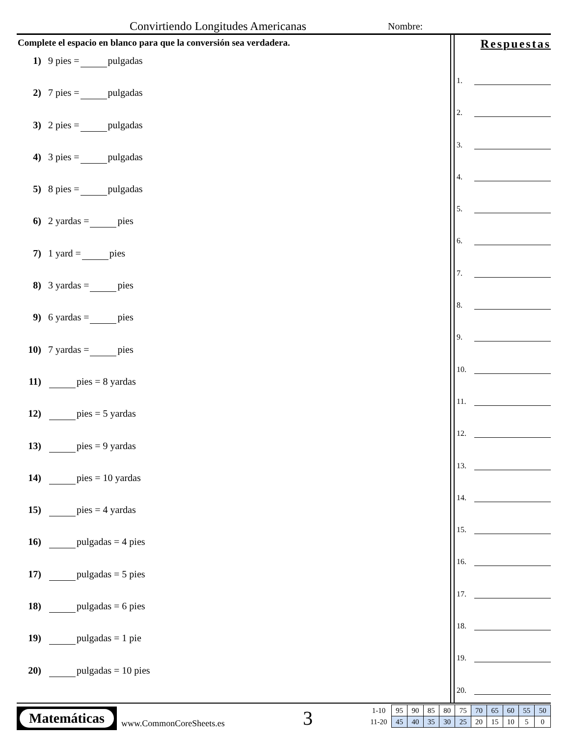Convirtiendo Longitudes Americanas
Nombre:
Complete el espacio en blanco para que la conversión sea verdadera.
1) 9 pies = pulgadas
2) 7 pies = pulgadas
3) 2 pies = pulgadas
4) 3 pies = pulgadas
5) 8 pies = pulgadas
6) 2 yardas = pies
7) 1 yard = pies
8) 3 yardas = pies
9) 6 yardas = pies
10) 7 yardas = pies
11) pies = 8 yardas
12) pies = 5 yardas
13) pies = 9 yardas
14) pies = 10 yardas
15) pies = 4 yardas
16) pulgadas = 4 pies
17) pulgadas = 5 pies
18) pulgadas = 6 pies
19) pulgadas = 1 pie
20) pulgadas = 10 pies
Respuestas
1.
2.
3.
4.
5.
6.
7.
8.
9.
10.
11.
12.
13.
14.
15.
16.
17.
18.
19.
20.
Matemáticas
www.CommonCoreSheets.es 3
| 1-10 | 95 | 90 | 85 | 80 | 75 | 70 | 65 | 60 | 55 | 50 |
| 11-20 | 45 | 40 | 35 | 30 | 25 | 20 | 15 | 10 | 5 | 0 |